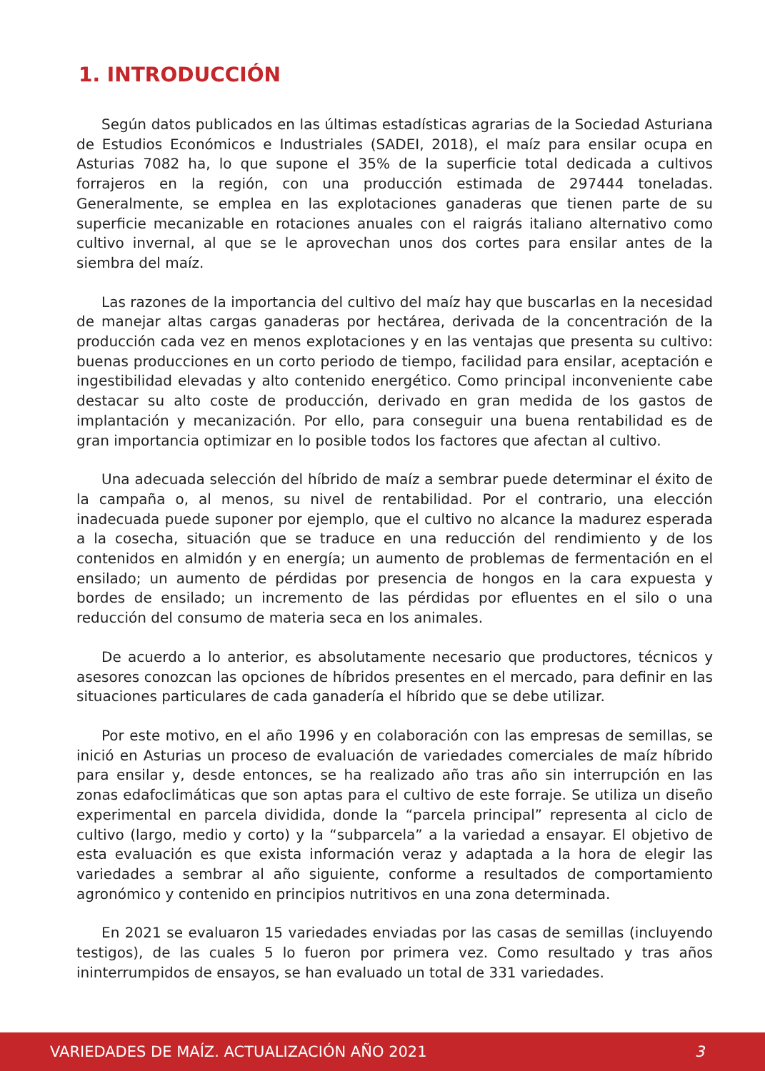1. INTRODUCCIÓN
Según datos publicados en las últimas estadísticas agrarias de la Sociedad Asturiana de Estudios Económicos e Industriales (SADEI, 2018), el maíz para ensilar ocupa en Asturias 7082 ha, lo que supone el 35% de la superficie total dedicada a cultivos forrajeros en la región, con una producción estimada de 297444 toneladas. Generalmente, se emplea en las explotaciones ganaderas que tienen parte de su superficie mecanizable en rotaciones anuales con el raigrás italiano alternativo como cultivo invernal, al que se le aprovechan unos dos cortes para ensilar antes de la siembra del maíz.
Las razones de la importancia del cultivo del maíz hay que buscarlas en la necesidad de manejar altas cargas ganaderas por hectárea, derivada de la concentración de la producción cada vez en menos explotaciones y en las ventajas que presenta su cultivo: buenas producciones en un corto periodo de tiempo, facilidad para ensilar, aceptación e ingestibilidad elevadas y alto contenido energético. Como principal inconveniente cabe destacar su alto coste de producción, derivado en gran medida de los gastos de implantación y mecanización. Por ello, para conseguir una buena rentabilidad es de gran importancia optimizar en lo posible todos los factores que afectan al cultivo.
Una adecuada selección del híbrido de maíz a sembrar puede determinar el éxito de la campaña o, al menos, su nivel de rentabilidad. Por el contrario, una elección inadecuada puede suponer por ejemplo, que el cultivo no alcance la madurez esperada a la cosecha, situación que se traduce en una reducción del rendimiento y de los contenidos en almidón y en energía; un aumento de problemas de fermentación en el ensilado; un aumento de pérdidas por presencia de hongos en la cara expuesta y bordes de ensilado; un incremento de las pérdidas por efluentes en el silo o una reducción del consumo de materia seca en los animales.
De acuerdo a lo anterior, es absolutamente necesario que productores, técnicos y asesores conozcan las opciones de híbridos presentes en el mercado, para definir en las situaciones particulares de cada ganadería el híbrido que se debe utilizar.
Por este motivo, en el año 1996 y en colaboración con las empresas de semillas, se inició en Asturias un proceso de evaluación de variedades comerciales de maíz híbrido para ensilar y, desde entonces, se ha realizado año tras año sin interrupción en las zonas edafoclimáticas que son aptas para el cultivo de este forraje. Se utiliza un diseño experimental en parcela dividida, donde la “parcela principal” representa al ciclo de cultivo (largo, medio y corto) y la “subparcela” a la variedad a ensayar. El objetivo de esta evaluación es que exista información veraz y adaptada a la hora de elegir las variedades a sembrar al año siguiente, conforme a resultados de comportamiento agronómico y contenido en principios nutritivos en una zona determinada.
En 2021 se evaluaron 15 variedades enviadas por las casas de semillas (incluyendo testigos), de las cuales 5 lo fueron por primera vez. Como resultado y tras años ininterrumpidos de ensayos, se han evaluado un total de 331 variedades.
VARIEDADES DE MAÍZ. ACTUALIZACIÓN AÑO 2021 3